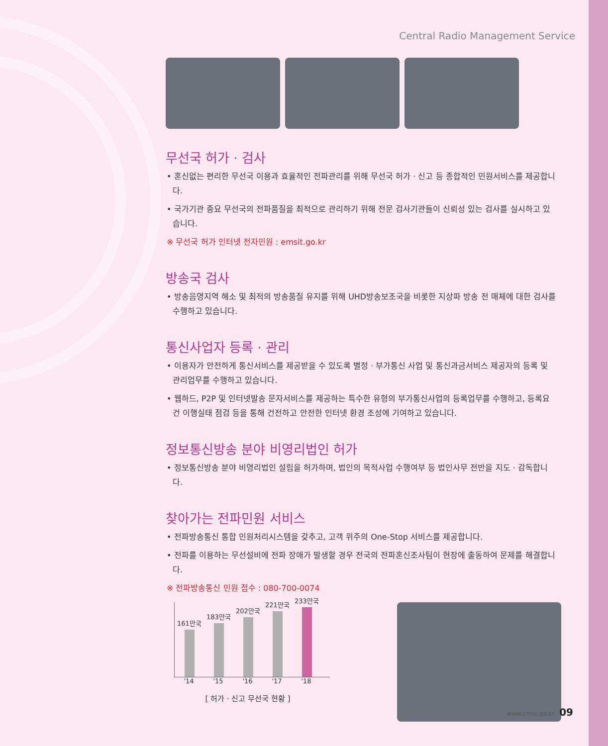Central Radio Management Service
무선국 허가 · 검사
• 혼신없는 편리한 무선국 이용과 효율적인 전파관리를 위해 무선국 허가 · 신고 등 종합적인 민원서비스를 제공합니다.
• 국가기관 중요 무선국의 전파품질을 최적으로 관리하기 위해 전문 검사기관들이 신뢰성 있는 검사를 실시하고 있습니다.
※ 무선국 허가 인터넷 전자민원 : emsit.go.kr
방송국 검사
• 방송음영지역 해소 및 최적의 방송품질 유지를 위해 UHD방송보조국을 비롯한 지상파 방송 전 매체에 대한 검사를 수행하고 있습니다.
통신사업자 등록 · 관리
• 이용자가 안전하게 통신서비스를 제공받을 수 있도록 별정 · 부가통신 사업 및 통신과금서비스 제공자의 등록 및 관리업무를 수행하고 있습니다.
• 웹하드, P2P 및 인터넷발송 문자서비스를 제공하는 특수한 유형의 부가통신사업의 등록업무를 수행하고, 등록요건 이행실태 점검 등을 통해 건전하고 안전한 인터넷 환경 조성에 기여하고 있습니다.
정보통신방송 분야 비영리법인 허가
• 정보통신방송 분야 비영리법인 설립을 허가하며, 법인의 목적사업 수행여부 등 법인사무 전반을 지도 · 감독합니다.
찾아가는 전파민원 서비스
• 전파방송통신 통합 민원처리시스템을 갖추고, 고객 위주의 One-Stop 서비스를 제공합니다.
• 전파를 이용하는 무선설비에 전파 장애가 발생할 경우 전국의 전파혼신조사팀이 현장에 출동하여 문제를 해결합니다.
※ 전파방송통신 민원 접수 : 080-700-0074
161만국
183만국
202만국
221만국
233만국
'14 '15 '16 '17 '18
[ 허가 · 신고 무선국 현황 ]
www.crms.go.kr 09